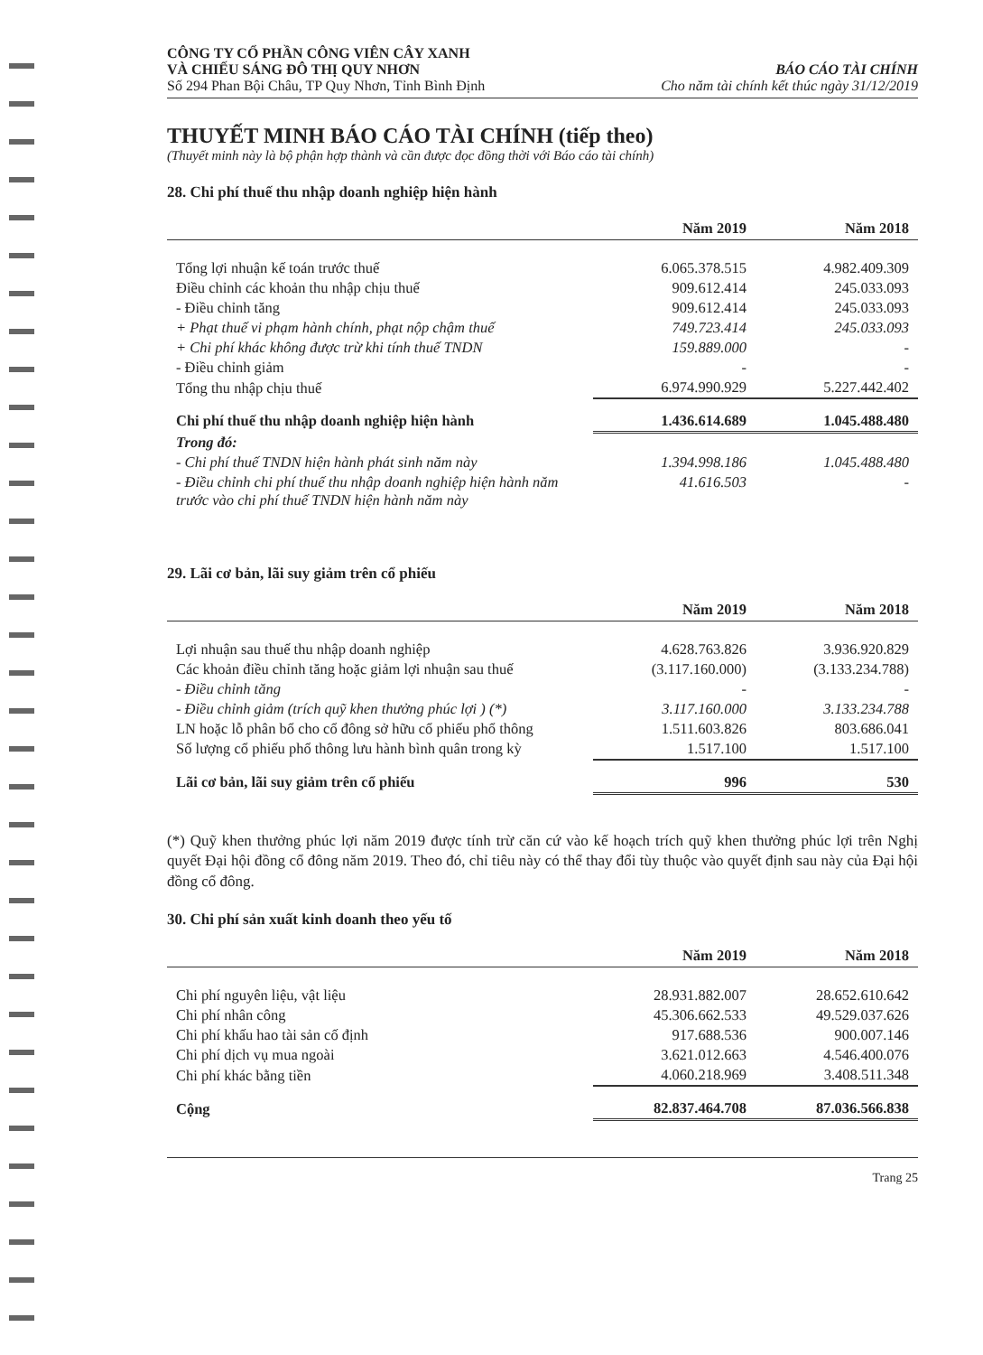CÔNG TY CỔ PHẦN CÔNG VIÊN CÂY XANH
VÀ CHIẾU SÁNG ĐÔ THỊ QUY NHƠN
Số 294 Phan Bội Châu, TP Quy Nhơn, Tỉnh Bình Định
BÁO CÁO TÀI CHÍNH
Cho năm tài chính kết thúc ngày 31/12/2019
THUYẾT MINH BÁO CÁO TÀI CHÍNH (tiếp theo)
(Thuyết minh này là bộ phận hợp thành và cần được đọc đồng thời với Báo cáo tài chính)
28. Chi phí thuế thu nhập doanh nghiệp hiện hành
| | Năm 2019 | Năm 2018 |
| --- | --- | --- |
| Tổng lợi nhuận kế toán trước thuế | 6.065.378.515 | 4.982.409.309 |
| Điều chỉnh các khoản thu nhập chịu thuế | 909.612.414 | 245.033.093 |
| - Điều chỉnh tăng | 909.612.414 | 245.033.093 |
| + Phạt thuế vi phạm hành chính, phạt nộp chậm thuế | 749.723.414 | 245.033.093 |
| + Chi phí khác không được trừ khi tính thuế TNDN | 159.889.000 | - |
| - Điều chỉnh giảm | - | - |
| Tổng thu nhập chịu thuế | 6.974.990.929 | 5.227.442.402 |
| Chi phí thuế thu nhập doanh nghiệp hiện hành | 1.436.614.689 | 1.045.488.480 |
| Trong đó: | | |
| - Chi phí thuế TNDN hiện hành phát sinh năm này | 1.394.998.186 | 1.045.488.480 |
| - Điều chỉnh chi phí thuế thu nhập doanh nghiệp hiện hành năm trước vào chi phí thuế TNDN hiện hành năm này | 41.616.503 | - |
29. Lãi cơ bản, lãi suy giảm trên cổ phiếu
| | Năm 2019 | Năm 2018 |
| --- | --- | --- |
| Lợi nhuận sau thuế thu nhập doanh nghiệp | 4.628.763.826 | 3.936.920.829 |
| Các khoản điều chỉnh tăng hoặc giảm lợi nhuận sau thuế | (3.117.160.000) | (3.133.234.788) |
| - Điều chỉnh tăng | - | - |
| - Điều chỉnh giảm (trích quỹ khen thưởng phúc lợi ) (*) | 3.117.160.000 | 3.133.234.788 |
| LN hoặc lỗ phân bổ cho cổ đông sở hữu cổ phiếu phổ thông | 1.511.603.826 | 803.686.041 |
| Số lượng cổ phiếu phổ thông lưu hành bình quân trong kỳ | 1.517.100 | 1.517.100 |
| Lãi cơ bản, lãi suy giảm trên cổ phiếu | 996 | 530 |
(*) Quỹ khen thưởng phúc lợi năm 2019 được tính trừ căn cứ vào kế hoạch trích quỹ khen thưởng phúc lợi trên Nghị quyết Đại hội đồng cổ đông năm 2019. Theo đó, chỉ tiêu này có thể thay đổi tùy thuộc vào quyết định sau này của Đại hội đồng cổ đông.
30. Chi phí sản xuất kinh doanh theo yếu tố
| | Năm 2019 | Năm 2018 |
| --- | --- | --- |
| Chi phí nguyên liệu, vật liệu | 28.931.882.007 | 28.652.610.642 |
| Chi phí nhân công | 45.306.662.533 | 49.529.037.626 |
| Chi phí khấu hao tài sản cố định | 917.688.536 | 900.007.146 |
| Chi phí dịch vụ mua ngoài | 3.621.012.663 | 4.546.400.076 |
| Chi phí khác bằng tiền | 4.060.218.969 | 3.408.511.348 |
| Cộng | 82.837.464.708 | 87.036.566.838 |
Trang 25